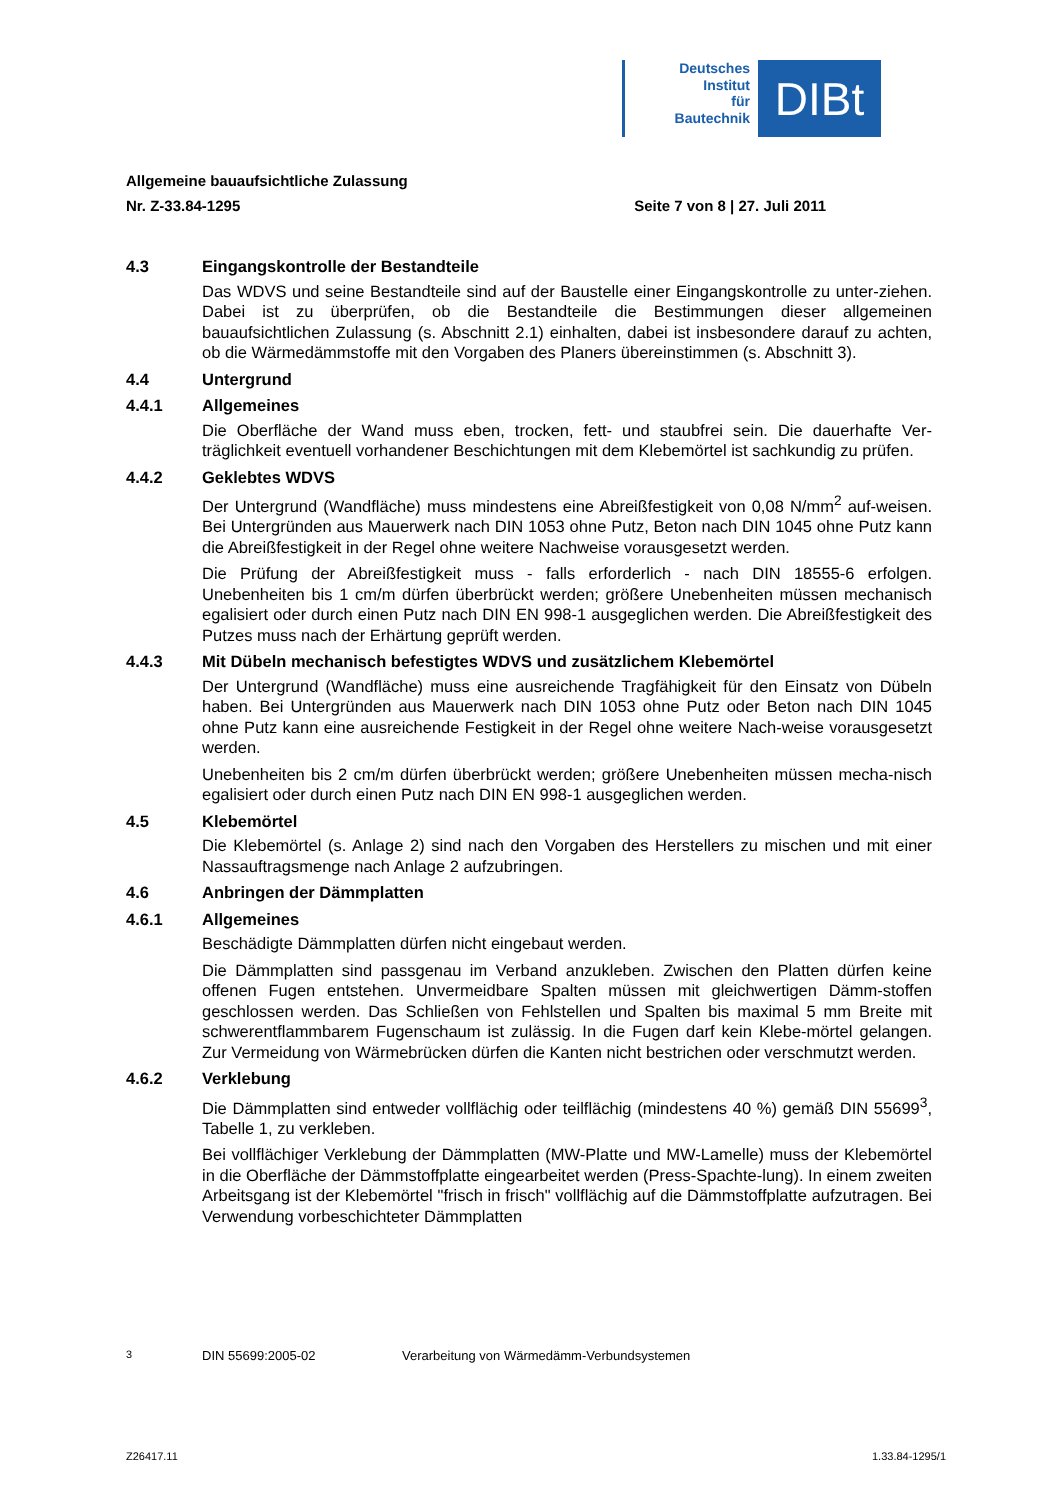Deutsches
Institut
für
Bautechnik
DIBt
Allgemeine bauaufsichtliche Zulassung
Nr. Z-33.84-1295 Seite 7 von 8 | 27. Juli 2011
4.3 Eingangskontrolle der Bestandteile
Das WDVS und seine Bestandteile sind auf der Baustelle einer Eingangskontrolle zu unter-ziehen. Dabei ist zu überprüfen, ob die Bestandteile die Bestimmungen dieser allgemeinen bauaufsichtlichen Zulassung (s. Abschnitt 2.1) einhalten, dabei ist insbesondere darauf zu achten, ob die Wärmedämmstoffe mit den Vorgaben des Planers übereinstimmen (s. Abschnitt 3).
4.4 Untergrund
4.4.1 Allgemeines
Die Oberfläche der Wand muss eben, trocken, fett- und staubfrei sein. Die dauerhafte Ver-träglichkeit eventuell vorhandener Beschichtungen mit dem Klebemörtel ist sachkundig zu prüfen.
4.4.2 Geklebtes WDVS
Der Untergrund (Wandfläche) muss mindestens eine Abreißfestigkeit von 0,08 N/mm<sup>2</sup> auf-weisen. Bei Untergründen aus Mauerwerk nach DIN 1053 ohne Putz, Beton nach DIN 1045 ohne Putz kann die Abreißfestigkeit in der Regel ohne weitere Nachweise vorausgesetzt werden.
Die Prüfung der Abreißfestigkeit muss - falls erforderlich - nach DIN 18555-6 erfolgen. Unebenheiten bis 1 cm/m dürfen überbrückt werden; größere Unebenheiten müssen mechanisch egalisiert oder durch einen Putz nach DIN EN 998-1 ausgeglichen werden. Die Abreißfestigkeit des Putzes muss nach der Erhärtung geprüft werden.
4.4.3 Mit Dübeln mechanisch befestigtes WDVS und zusätzlichem Klebemörtel
Der Untergrund (Wandfläche) muss eine ausreichende Tragfähigkeit für den Einsatz von Dübeln haben. Bei Untergründen aus Mauerwerk nach DIN 1053 ohne Putz oder Beton nach DIN 1045 ohne Putz kann eine ausreichende Festigkeit in der Regel ohne weitere Nach-weise vorausgesetzt werden.
Unebenheiten bis 2 cm/m dürfen überbrückt werden; größere Unebenheiten müssen mecha-nisch egalisiert oder durch einen Putz nach DIN EN 998-1 ausgeglichen werden.
4.5 Klebemörtel
Die Klebemörtel (s. Anlage 2) sind nach den Vorgaben des Herstellers zu mischen und mit einer Nassauftragsmenge nach Anlage 2 aufzubringen.
4.6 Anbringen der Dämmplatten
4.6.1 Allgemeines
Beschädigte Dämmplatten dürfen nicht eingebaut werden.
Die Dämmplatten sind passgenau im Verband anzukleben. Zwischen den Platten dürfen keine offenen Fugen entstehen. Unvermeidbare Spalten müssen mit gleichwertigen Dämm-stoffen geschlossen werden. Das Schließen von Fehlstellen und Spalten bis maximal 5 mm Breite mit schwerentflammbarem Fugenschaum ist zulässig. In die Fugen darf kein Klebe-mörtel gelangen. Zur Vermeidung von Wärmebrücken dürfen die Kanten nicht bestrichen oder verschmutzt werden.
4.6.2 Verklebung
Die Dämmplatten sind entweder vollflächig oder teilflächig (mindestens 40 %) gemäß DIN 55699<sup>3</sup>, Tabelle 1, zu verkleben.
Bei vollflächiger Verklebung der Dämmplatten (MW-Platte und MW-Lamelle) muss der Klebemörtel in die Oberfläche der Dämmstoffplatte eingearbeitet werden (Press-Spachte-lung). In einem zweiten Arbeitsgang ist der Klebemörtel "frisch in frisch" vollflächig auf die Dämmstoffplatte aufzutragen. Bei Verwendung vorbeschichteter Dämmplatten
<sup>3</sup> DIN 55699:2005-02 Verarbeitung von Wärmedämm-Verbundsystemen
Z26417.11 1.33.84-1295/1